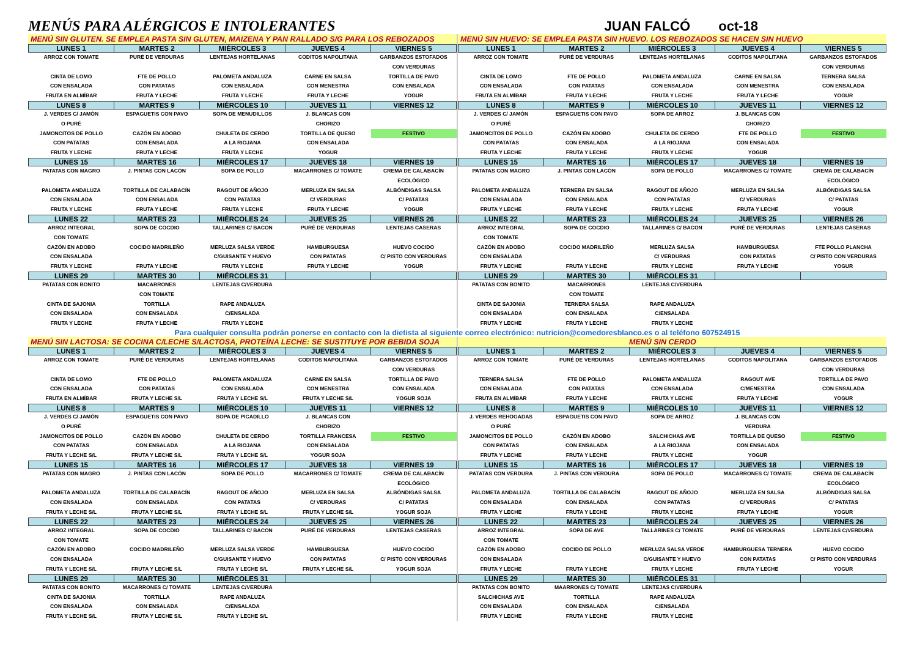MENÚS PARA ALÉRGICOS E INTOLERANTES
JUAN FALCÓ oct-18
MENÚ SIN GLUTEN. SE EMPLEA PASTA SIN GLUTEN, MAIZENA Y PAN RALLADO S/G PARA LOS REBOZADOS
| LUNES 1 | MARTES 2 | MIÉRCOLES 3 | JUEVES 4 | VIERNES 5 |
| --- | --- | --- | --- | --- |
| ARROZ CON TOMATE CINTA DE LOMO CON ENSALADA FRUTA EN ALMÍBAR | PURÉ DE VERDURAS FTE DE POLLO CON PATATAS FRUTA Y LECHE | LENTEJAS HORTELANAS PALOMETA ANDALUZA CON ENSALADA FRUTA Y LECHE | CODITOS NAPOLITANA CARNE EN SALSA CON MENESTRA FRUTA Y LECHE | GARBANZOS ESTOFADOS CON VERDURAS TORTILLA DE PAVO CON ENSALADA YOGUR |
| LUNES 8 | MARTES 9 | MIÉRCOLES 10 | JUEVES 11 | VIERNES 12 |
| J. VERDES C/ JAMÓN O PURÉ JAMONCITOS DE POLLO CON PATATAS FRUTA Y LECHE | ESPAGUETIS CON PAVO CAZÓN EN ADOBO CON ENSALADA FRUTA Y LECHE | SOPA DE MENUDILLOS CHULETA DE CERDO A LA RIOJANA FRUTA Y LECHE | J. BLANCAS CON CHORIZO TORTILLA DE QUESO CON ENSALADA YOGUR | FESTIVO |
| LUNES 15 | MARTES 16 | MIÉRCOLES 17 | JUEVES 18 | VIERNES 19 |
| PATATAS CON MAGRO PALOMETA ANDALUZA CON ENSALADA FRUTA Y LECHE | J. PINTAS CON LACÓN TORTILLA DE CALABACÍN CON ENSALADA FRUTA Y LECHE | SOPA DE POLLO RAGOUT DE AÑOJO CON PATATAS FRUTA Y LECHE | MACARRONES C/ TOMATE MERLUZA EN SALSA C/ VERDURAS FRUTA Y LECHE | CREMA DE CALABACÍN ECOLÓGICO ALBÓNDIGAS SALSA C/ PATATAS YOGUR |
| LUNES 22 | MARTES 23 | MIÉRCOLES 24 | JUEVES 25 | VIERNES 26 |
| ARROZ INTEGRAL CON TOMATE CAZÓN EN ADOBO CON ENSALADA FRUTA Y LECHE | SOPA DE COCDIO COCIDO MADRILEÑO FRUTA Y LECHE | TALLARINES C/ BACON MERLUZA SALSA VERDE C/GUISANTE Y HUEVO FRUTA Y LECHE | PURÉ DE VERDURAS HAMBURGUESA CON PATATAS FRUTA Y LECHE | LENTEJAS CASERAS HUEVO COCIDO C/ PISTO CON VERDURAS YOGUR |
| LUNES 29 | MARTES 30 | MIÉRCOLES 31 | | |
| PATATAS CON BONITO CINTA DE SAJONIA CON ENSALADA FRUTA Y LECHE | MACARRONES CON TOMATE TORTILLA CON ENSALADA FRUTA Y LECHE | LENTEJAS C/VERDURA RAPE ANDALUZA C/ENSALADA FRUTA Y LECHE | | |
MENÚ SIN HUEVO: SE EMPLEA PASTA SIN HUEVO. LOS REBOZADOS SE HACEN SIN HUEVO
| LUNES 1 | MARTES 2 | MIÉRCOLES 3 | JUEVES 4 | VIERNES 5 |
| --- | --- | --- | --- | --- |
| ARROZ CON TOMATE CINTA DE LOMO CON ENSALADA FRUTA EN ALMÍBAR | PURÉ DE VERDURAS FTE DE POLLO CON PATATAS FRUTA Y LECHE | LENTEJAS HORTELANAS PALOMETA ANDALUZA CON ENSALADA FRUTA Y LECHE | CODITOS NAPOLITANA CARNE EN SALSA CON MENESTRA FRUTA Y LECHE | GARBANZOS ESTOFADOS CON VERDURAS TERNERA SALSA CON ENSALADA YOGUR |
| LUNES 8 | MARTES 9 | MIÉRCOLES 10 | JUEVES 11 | VIERNES 12 |
| J. VERDES C/ JAMÓN O PURÉ JAMONCITOS DE POLLO CON PATATAS FRUTA Y LECHE | ESPAGUETIS CON PAVO CAZÓN EN ADOBO CON ENSALADA FRUTA Y LECHE | SOPA DE ARROZ CHULETA DE CERDO A LA RIOJANA FRUTA Y LECHE | J. BLANCAS CON CHORIZO FTE DE POLLO CON ENSALADA YOGUR | FESTIVO |
| LUNES 15 | MARTES 16 | MIÉRCOLES 17 | JUEVES 18 | VIERNES 19 |
| PATATAS CON MAGRO PALOMETA ANDALUZA CON ENSALADA FRUTA Y LECHE | J. PINTAS CON LACÓN TERNERA EN SALSA CON ENSALADA FRUTA Y LECHE | SOPA DE POLLO RAGOUT DE AÑOJO CON PATATAS FRUTA Y LECHE | MACARRONES C/ TOMATE MERLUZA EN SALSA C/ VERDURAS FRUTA Y LECHE | CREMA DE CALABACÍN ECOLÓGICO ALBÓNDIGAS SALSA C/ PATATAS YOGUR |
| LUNES 22 | MARTES 23 | MIÉRCOLES 24 | JUEVES 25 | VIERNES 26 |
| ARROZ INTEGRAL CON TOMATE CAZÓN EN ADOBO CON ENSALADA FRUTA Y LECHE | SOPA DE COCDIO COCIDO MADRILEÑO FRUTA Y LECHE | TALLARINES C/ BACON MERLUZA SALSA C/ VERDURAS FRUTA Y LECHE | PURÉ DE VERDURAS HAMBURGUESA CON PATATAS FRUTA Y LECHE | LENTEJAS CASERAS FTE POLLO PLANCHA C/ PISTO CON VERDURAS YOGUR |
| LUNES 29 | MARTES 30 | MIÉRCOLES 31 | | |
| PATATAS CON BONITO CINTA DE SAJONIA CON ENSALADA FRUTA Y LECHE | MACARRONES CON TOMATE TERNERA SALSA CON ENSALADA FRUTA Y LECHE | LENTEJAS C/VERDURA RAPE ANDALUZA C/ENSALADA FRUTA Y LECHE | | |
Para cualquier consulta podrán ponerse en contacto con la dietista al siguiente correo electrónico: nutricion@comedoresblanco.es o al teléfono 607524915
MENÚ SIN LACTOSA: SE COCINA C/LECHE S/LACTOSA, PROTEÍNA LECHE: SE SUSTITUYE POR BEBIDA SOJA
| LUNES 1 | MARTES 2 | MIÉRCOLES 3 | JUEVES 4 | VIERNES 5 |
| --- | --- | --- | --- | --- |
| ARROZ CON TOMATE CINTA DE LOMO CON ENSALADA FRUTA EN ALMÍBAR | PURÉ DE VERDURAS FTE DE POLLO CON PATATAS FRUTA Y LECHE S/L | LENTEJAS HORTELANAS PALOMETA ANDALUZA CON ENSALADA FRUTA Y LECHE S/L | CODITOS NAPOLITANA CARNE EN SALSA CON MENESTRA FRUTA Y LECHE S/L | GARBANZOS ESTOFADOS CON VERDURAS TORTILLA DE PAVO CON ENSALADA YOGUR SOJA |
| LUNES 8 | MARTES 9 | MIÉRCOLES 10 | JUEVES 11 | VIERNES 12 |
| J. VERDES C/ JAMÓN O PURÉ JAMONCITOS DE POLLO CON PATATAS FRUTA Y LECHE S/L | ESPAGUETIS CON PAVO CAZÓN EN ADOBO CON ENSALADA FRUTA Y LECHE S/L | SOPA DE PICADILLO CHULETA DE CERDO A LA RIOJANA FRUTA Y LECHE S/L | J. BLANCAS CON CHORIZO TORTILLA FRANCESA CON ENSALADA YOGUR SOJA | FESTIVO |
| LUNES 15 | MARTES 16 | MIÉRCOLES 17 | JUEVES 18 | VIERNES 19 |
| PATATAS CON MAGRO PALOMETA ANDALUZA CON ENSALADA FRUTA Y LECHE S/L | J. PINTAS CON LACÓN TORTILLA DE CALABACÍN CON ENSALADA FRUTA Y LECHE S/L | SOPA DE POLLO RAGOUT DE AÑOJO CON PATATAS FRUTA Y LECHE S/L | MACARRONES C/ TOMATE MERLUZA EN SALSA C/ VERDURAS FRUTA Y LECHE S/L | CREMA DE CALABACÍN ECOLÓGICO ALBÓNDIGAS SALSA C/ PATATAS YOGUR SOJA |
| LUNES 22 | MARTES 23 | MIÉRCOLES 24 | JUEVES 25 | VIERNES 26 |
| ARROZ INTEGRAL CON TOMATE CAZÓN EN ADOBO CON ENSALADA FRUTA Y LECHE S/L | SOPA DE COCDIO COCIDO MADRILEÑO FRUTA Y LECHE S/L | TALLARINES C/ BACON MERLUZA SALSA VERDE C/GUISANTE Y HUEVO FRUTA Y LECHE S/L | PURÉ DE VERDURAS HAMBURGUESA CON PATATAS FRUTA Y LECHE S/L | LENTEJAS CASERAS HUEVO COCIDO C/ PISTO CON VERDURAS YOGUR SOJA |
| LUNES 29 | MARTES 30 | MIÉRCOLES 31 | | |
| PATATAS CON BONITO CINTA DE SAJONIA CON ENSALADA FRUTA Y LECHE S/L | MACARRONES C/ TOMATE TORTILLA CON ENSALADA FRUTA Y LECHE S/L | LENTEJAS C/VERDURA RAPE ANDALUZA C/ENSALADA FRUTA Y LECHE S/L | | |
MENÚ SIN CERDO
| LUNES 1 | MARTES 2 | MIÉRCOLES 3 | JUEVES 4 | VIERNES 5 |
| --- | --- | --- | --- | --- |
| ARROZ CON TOMATE TERNERA SALSA CON ENSALADA FRUTA EN ALMÍBAR | PURÉ DE VERDURAS FTE DE POLLO CON PATATAS FRUTA Y LECHE | LENTEJAS HORTELANAS PALOMETA ANDALUZA CON ENSALADA FRUTA Y LECHE | CODITOS NAPOLITANA RAGOUT AVE C/MENESTRA FRUTA Y LECHE | GARBANZOS ESTOFADOS CON VERDURAS TORTILLA DE PAVO CON ENSALADA YOGUR |
| LUNES 8 | MARTES 9 | MIÉRCOLES 10 | JUEVES 11 | VIERNES 12 |
| J. VERDES REHOGADAS O PURÉ JAMONCITOS DE POLLO CON PATATAS FRUTA Y LECHE | ESPAGUETIS CON PAVO CAZÓN EN ADOBO CON ENSALADA FRUTA Y LECHE | SOPA DE ARROZ SALCHICHAS AVE A LA RIOJANA FRUTA Y LECHE | J. BLANCAS CON VERDURA TORTILLA DE QUESO CON ENSALADA YOGUR | FESTIVO |
| LUNES 15 | MARTES 16 | MIÉRCOLES 17 | JUEVES 18 | VIERNES 19 |
| PATATAS CON VERDURA PALOMETA ANDALUZA CON ENSALADA FRUTA Y LECHE | J. PINTAS CON VERDURA TORTILLA DE CALABACÍN CON ENSALADA FRUTA Y LECHE | SOPA DE POLLO RAGOUT DE AÑOJO CON PATATAS FRUTA Y LECHE | MACARRONES C/ TOMATE MERLUZA EN SALSA C/ VERDURAS FRUTA Y LECHE | CREMA DE CALABACÍN ECOLÓGICO ALBÓNDIGAS SALSA C/ PATATAS YOGUR |
| LUNES 22 | MARTES 23 | MIÉRCOLES 24 | JUEVES 25 | VIERNES 26 |
| ARROZ INTEGRAL CON TOMATE CAZÓN EN ADOBO CON ENSALADA FRUTA Y LECHE | SOPA DE AVE COCIDO DE POLLO FRUTA Y LECHE | TALLARINES C/ TOMATE MERLUZA SALSA VERDE C/GUISANTE Y HUEVO FRUTA Y LECHE | PURÉ DE VERDURAS HAMBURGUESA TERNERA CON PATATAS FRUTA Y LECHE | LENTEJAS C/VERDURA HUEVO COCIDO C/ PISTO CON VERDURAS YOGUR |
| LUNES 29 | MARTES 30 | MIÉRCOLES 31 | | |
| PATATAS CON BONITO SALCHICHAS AVE CON ENSALADA FRUTA Y LECHE | MAARRONES C/ TOMATE TORTILLA CON ENSALADA FRUTA Y LECHE | LENTEJAS C/VERDURA RAPE ANDALUZA C/ENSALADA FRUTA Y LECHE | | |